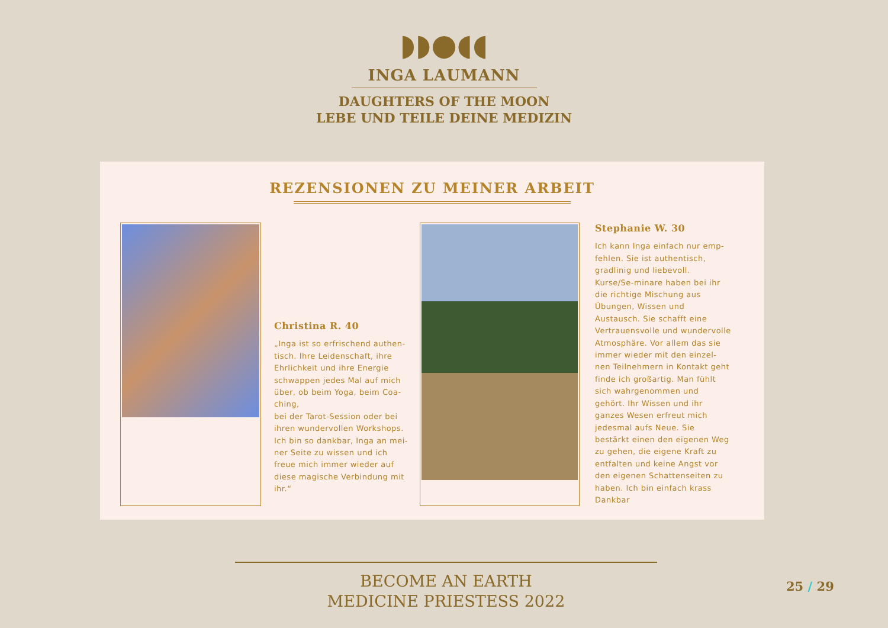◗◗●◖◖
INGA LAUMANN
DAUGHTERS OF THE MOON
LEBE UND TEILE DEINE MEDIZIN
REZENSIONEN ZU MEINER ARBEIT
Christina R. 40
„Inga ist so erfrischend authen-tisch. Ihre Leidenschaft, ihre Ehrlichkeit und ihre Energie schwappen jedes Mal auf mich über, ob beim Yoga, beim Coa-ching,
bei der Tarot-Session oder bei ihren wundervollen Workshops. Ich bin so dankbar, Inga an mei-ner Seite zu wissen und ich freue mich immer wieder auf diese magische Verbindung mit ihr.“
Stephanie W. 30
Ich kann Inga einfach nur emp-fehlen. Sie ist authentisch, gradlinig und liebevoll. Kurse/Se-minare haben bei ihr die richtige Mischung aus Übungen, Wissen und Austausch. Sie schafft eine Vertrauensvolle und wundervolle Atmosphäre. Vor allem das sie immer wieder mit den einzel-nen Teilnehmern in Kontakt geht finde ich großartig. Man fühlt sich wahrgenommen und gehört. Ihr Wissen und ihr ganzes Wesen erfreut mich jedesmal aufs Neue. Sie bestärkt einen den eigenen Weg zu gehen, die eigene Kraft zu entfalten und keine Angst vor den eigenen Schattenseiten zu haben. Ich bin einfach krass Dankbar
BECOME AN EARTH
MEDICINE PRIESTESS 2022
25 / 29